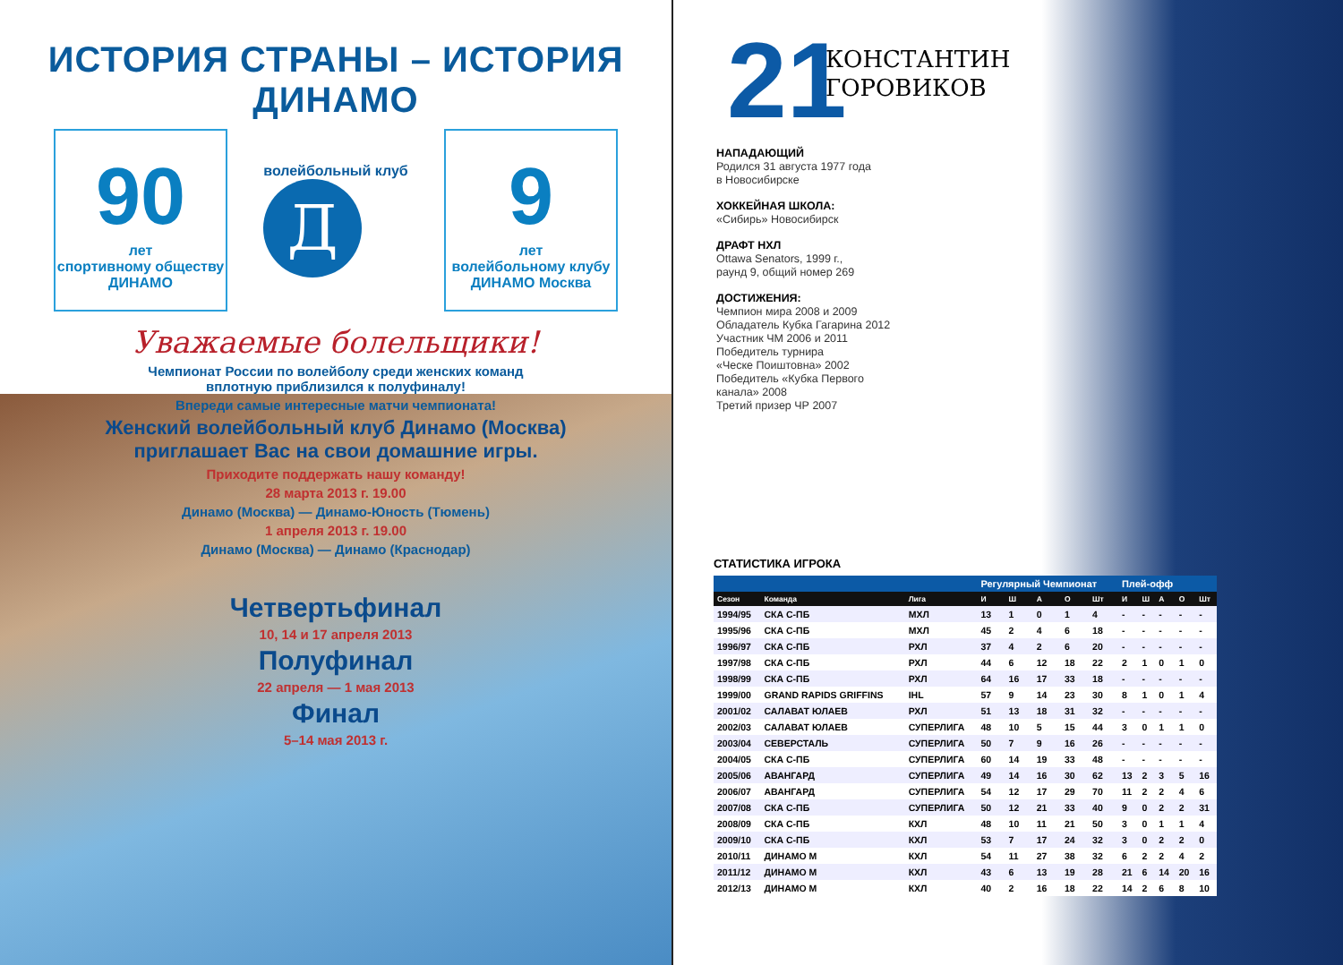ИСТОРИЯ СТРАНЫ – ИСТОРИЯ ДИНАМО
90
лет
спортивному обществу
ДИНАМО
волейбольный клуб
Д
9
лет
волейбольному клубу
ДИНАМО Москва
Уважаемые болельщики!
Чемпионат России по волейболу среди женских команд
вплотную приблизился к полуфиналу!
Впереди самые интересные матчи чемпионата!
Женский волейбольный клуб Динамо (Москва)
приглашает Вас на свои домашние игры.
Приходите поддержать нашу команду!
28 марта 2013 г. 19.00
Динамо (Москва) — Динамо-Юность (Тюмень)
1 апреля 2013 г. 19.00
Динамо (Москва) — Динамо (Краснодар)
Четвертьфинал
10, 14 и 17 апреля 2013
Полуфинал
22 апреля — 1 мая 2013
Финал
5–14 мая 2013 г.
21
КОНСТАНТИН
ГОРОВИКОВ
НАПАДАЮЩИЙ
Родился 31 августа 1977 года
в Новосибирске
ХОККЕЙНАЯ ШКОЛА:
«Сибирь» Новосибирск
ДРАФТ НХЛ
Ottawa Senators, 1999 г.,
раунд 9, общий номер 269
ДОСТИЖЕНИЯ:
Чемпион мира 2008 и 2009
Обладатель Кубка Гагарина 2012
Участник ЧМ 2006 и 2011
Победитель турнира
«Ческе Поиштовна» 2002
Победитель «Кубка Первого
канала» 2008
Третий призер ЧР 2007
СТАТИСТИКА ИГРОКА
| | | | Регулярный Чемпионат | | | | | Плей-офф | | | | |
| --- | --- | --- | --- | --- | --- | --- | --- | --- | --- | --- | --- | --- |
| Сезон | Команда | Лига | И | Ш | А | О | Шт | И | Ш | А | О | Шт |
| 1994/95 | СКА С-ПБ | МХЛ | 13 | 1 | 0 | 1 | 4 | - | - | - | - | - |
| 1995/96 | СКА С-ПБ | МХЛ | 45 | 2 | 4 | 6 | 18 | - | - | - | - | - |
| 1996/97 | СКА С-ПБ | РХЛ | 37 | 4 | 2 | 6 | 20 | - | - | - | - | - |
| 1997/98 | СКА С-ПБ | РХЛ | 44 | 6 | 12 | 18 | 22 | 2 | 1 | 0 | 1 | 0 |
| 1998/99 | СКА С-ПБ | РХЛ | 64 | 16 | 17 | 33 | 18 | - | - | - | - | - |
| 1999/00 | GRAND RAPIDS GRIFFINS | IHL | 57 | 9 | 14 | 23 | 30 | 8 | 1 | 0 | 1 | 4 |
| 2001/02 | САЛАВАТ ЮЛАЕВ | РХЛ | 51 | 13 | 18 | 31 | 32 | - | - | - | - | - |
| 2002/03 | САЛАВАТ ЮЛАЕВ | СУПЕРЛИГА | 48 | 10 | 5 | 15 | 44 | 3 | 0 | 1 | 1 | 0 |
| 2003/04 | СЕВЕРСТАЛЬ | СУПЕРЛИГА | 50 | 7 | 9 | 16 | 26 | - | - | - | - | - |
| 2004/05 | СКА С-ПБ | СУПЕРЛИГА | 60 | 14 | 19 | 33 | 48 | - | - | - | - | - |
| 2005/06 | АВАНГАРД | СУПЕРЛИГА | 49 | 14 | 16 | 30 | 62 | 13 | 2 | 3 | 5 | 16 |
| 2006/07 | АВАНГАРД | СУПЕРЛИГА | 54 | 12 | 17 | 29 | 70 | 11 | 2 | 2 | 4 | 6 |
| 2007/08 | СКА С-ПБ | СУПЕРЛИГА | 50 | 12 | 21 | 33 | 40 | 9 | 0 | 2 | 2 | 31 |
| 2008/09 | СКА С-ПБ | КХЛ | 48 | 10 | 11 | 21 | 50 | 3 | 0 | 1 | 1 | 4 |
| 2009/10 | СКА С-ПБ | КХЛ | 53 | 7 | 17 | 24 | 32 | 3 | 0 | 2 | 2 | 0 |
| 2010/11 | ДИНАМО М | КХЛ | 54 | 11 | 27 | 38 | 32 | 6 | 2 | 2 | 4 | 2 |
| 2011/12 | ДИНАМО М | КХЛ | 43 | 6 | 13 | 19 | 28 | 21 | 6 | 14 | 20 | 16 |
| 2012/13 | ДИНАМО М | КХЛ | 40 | 2 | 16 | 18 | 22 | 14 | 2 | 6 | 8 | 10 |